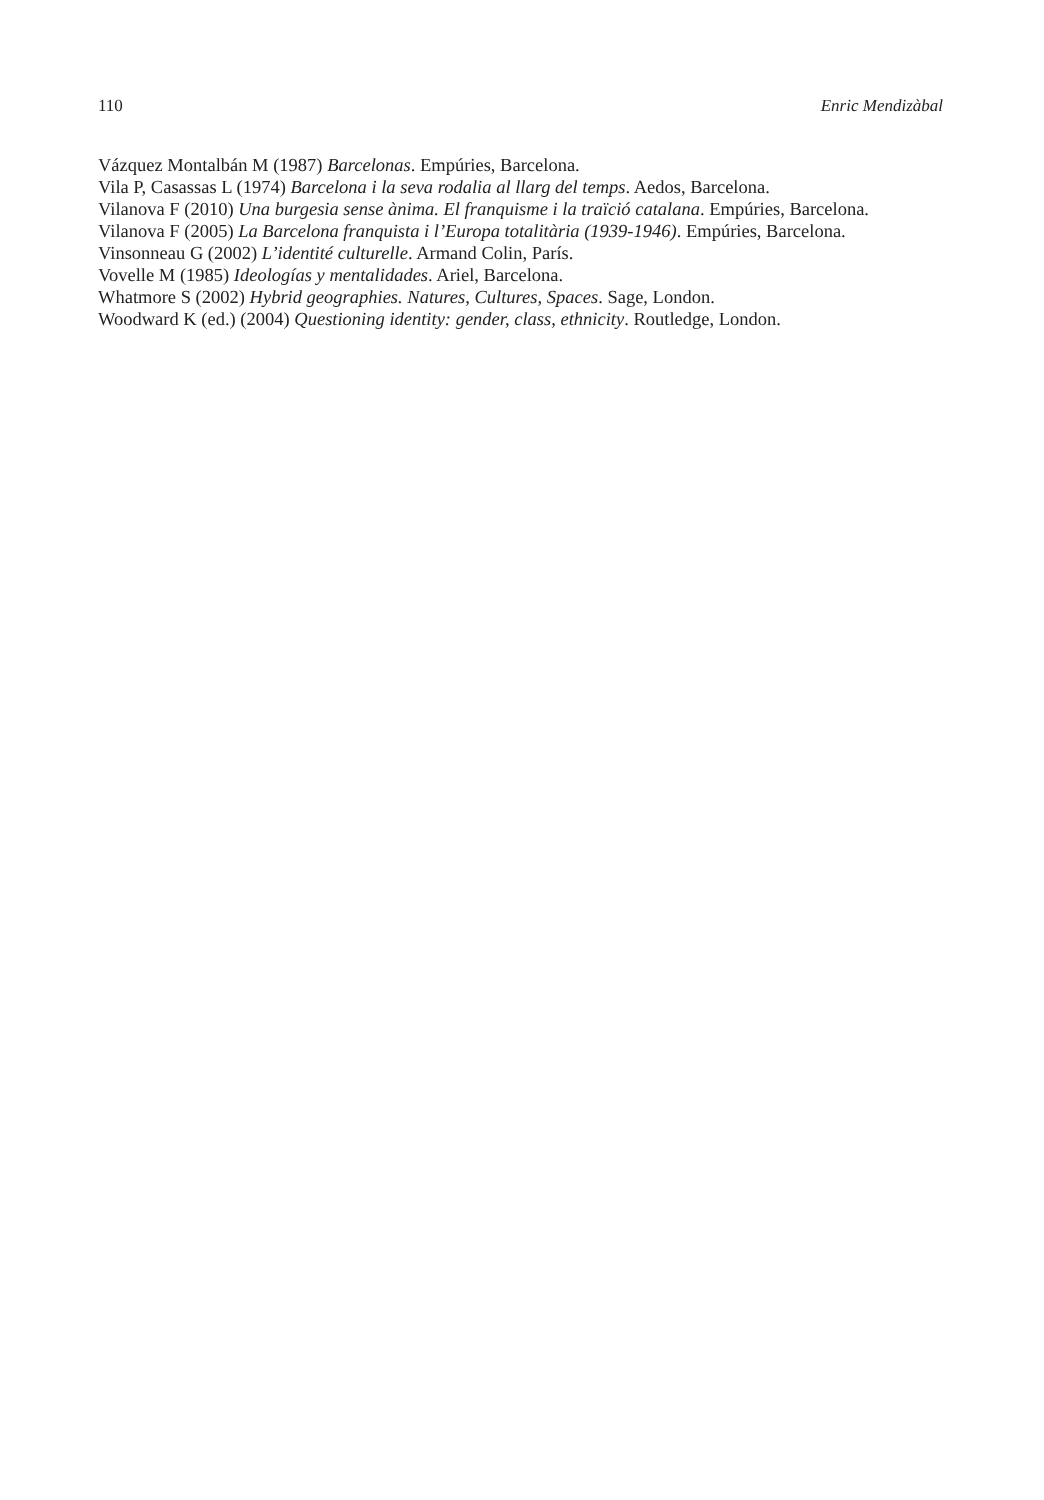110 Enric Mendizàbal
Vázquez Montalbán M (1987) Barcelonas. Empúries, Barcelona.
Vila P, Casassas L (1974) Barcelona i la seva rodalia al llarg del temps. Aedos, Barcelona.
Vilanova F (2010) Una burgesia sense ànima. El franquisme i la traïció catalana. Empúries, Barcelona.
Vilanova F (2005) La Barcelona franquista i l’Europa totalitària (1939-1946). Empúries, Barcelona.
Vinsonneau G (2002) L’identité culturelle. Armand Colin, París.
Vovelle M (1985) Ideologías y mentalidades. Ariel, Barcelona.
Whatmore S (2002) Hybrid geographies. Natures, Cultures, Spaces. Sage, London.
Woodward K (ed.) (2004) Questioning identity: gender, class, ethnicity. Routledge, London.